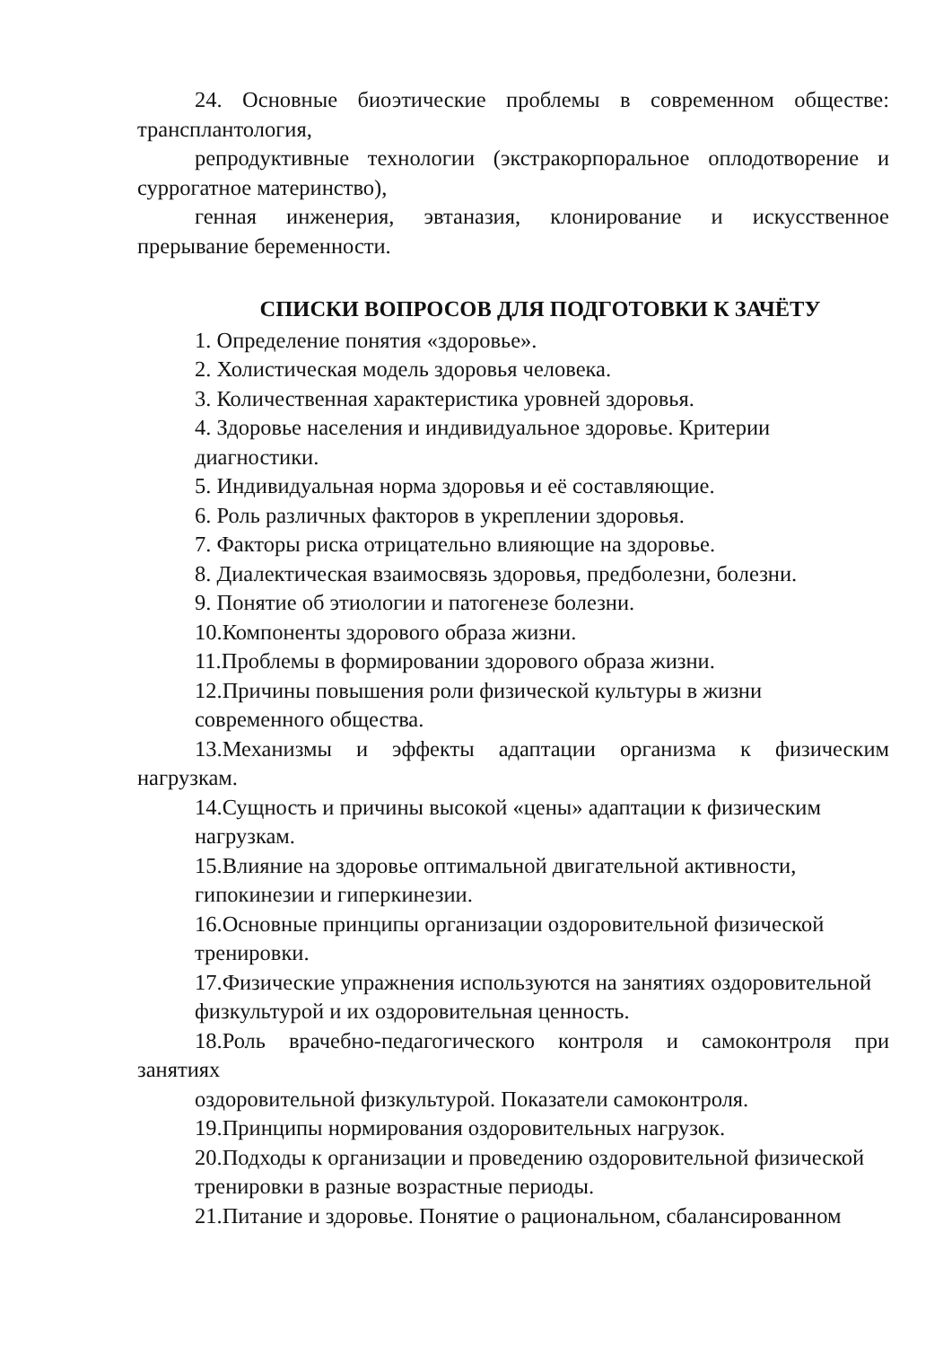24. Основные биоэтические проблемы в современном обществе:
трансплантология,
репродуктивные технологии (экстракорпоральное оплодотворение и
суррогатное материнство),
генная инженерия, эвтаназия, клонирование и искусственное
прерывание беременности.
СПИСКИ ВОПРОСОВ ДЛЯ ПОДГОТОВКИ К ЗАЧЁТУ
1. Определение понятия «здоровье».
2. Холистическая модель здоровья человека.
3. Количественная характеристика уровней здоровья.
4. Здоровье населения и индивидуальное здоровье. Критерии
диагностики.
5. Индивидуальная норма здоровья и её составляющие.
6. Роль различных факторов в укреплении здоровья.
7. Факторы риска отрицательно влияющие на здоровье.
8. Диалектическая взаимосвязь здоровья, предболезни, болезни.
9. Понятие об этиологии и патогенезе болезни.
10.Компоненты здорового образа жизни.
11.Проблемы в формировании здорового образа жизни.
12.Причины повышения роли физической культуры в жизни
современного общества.
13.Механизмы и эффекты адаптации организма к физическим
нагрузкам.
14.Сущность и причины высокой «цены» адаптации к физическим
нагрузкам.
15.Влияние на здоровье оптимальной двигательной активности,
гипокинезии и гиперкинезии.
16.Основные принципы организации оздоровительной физической
тренировки.
17.Физические упражнения используются на занятиях оздоровительной
физкультурой и их оздоровительная ценность.
18.Роль врачебно-педагогического контроля и самоконтроля при
занятиях
оздоровительной физкультурой. Показатели самоконтроля.
19.Принципы нормирования оздоровительных нагрузок.
20.Подходы к организации и проведению оздоровительной физической
тренировки в разные возрастные периоды.
21.Питание и здоровье. Понятие о рациональном, сбалансированном